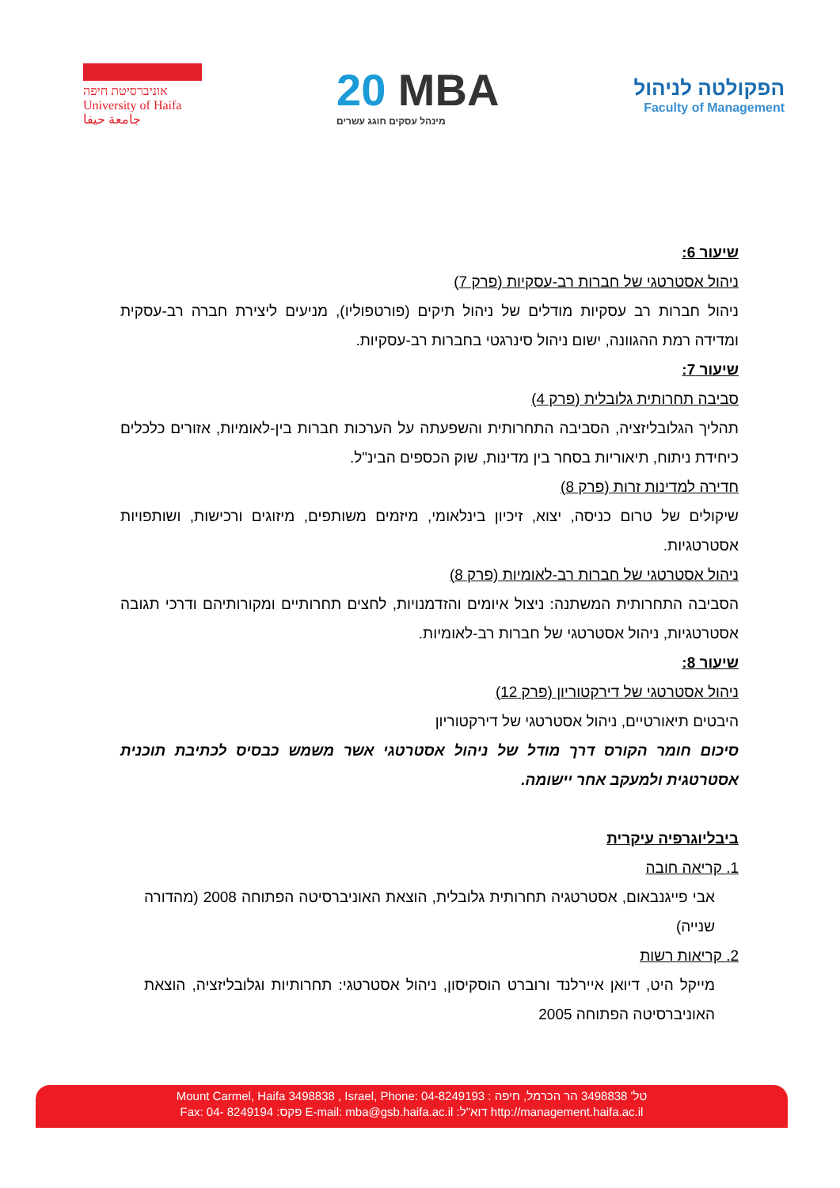אוניברסיטת חיפה
University of Haifa
جامعة حيفا
20 MBA
מינהל עסקים חוגג עשרים
הפקולטה לניהול
Faculty of Management
שיעור 6:
ניהול אסטרטגי של חברות רב-עסקיות (פרק 7)
ניהול חברות רב עסקיות מודלים של ניהול תיקים (פורטפוליו), מניעים ליצירת חברה רב-עסקית ומדידה רמת ההגוונה, ישום ניהול סינרגטי בחברות רב-עסקיות.
שיעור 7:
סביבה תחרותית גלובלית (פרק 4)
תהליך הגלובליזציה, הסביבה התחרותית והשפעתה על הערכות חברות בין-לאומיות, אזורים כלכלים כיחידת ניתוח, תיאוריות בסחר בין מדינות, שוק הכספים הבינ"ל.
חדירה למדינות זרות (פרק 8)
שיקולים של טרום כניסה, יצוא, זיכיון בינלאומי, מיזמים משותפים, מיזוגים ורכישות, ושותפויות אסטרטגיות.
ניהול אסטרטגי של חברות רב-לאומיות (פרק 8)
הסביבה התחרותית המשתנה: ניצול איומים והזדמנויות, לחצים תחרותיים ומקורותיהם ודרכי תגובה אסטרטגיות, ניהול אסטרטגי של חברות רב-לאומיות.
שיעור 8:
ניהול אסטרטגי של דירקטוריון (פרק 12)
היבטים תיאורטיים, ניהול אסטרטגי של דירקטוריון
סיכום חומר הקורס דרך מודל של ניהול אסטרטגי אשר משמש כבסיס לכתיבת תוכנית אסטרטגית ולמעקב אחר יישומה.
ביבליוגרפיה עיקרית
1. קריאה חובה
אבי פייגנבאום, אסטרטגיה תחרותית גלובלית, הוצאת האוניברסיטה הפתוחה 2008 (מהדורה שנייה)
2. קריאות רשות
מייקל היט, דיואן איירלנד ורוברט הוסקיסון, ניהול אסטרטגי: תחרותיות וגלובליזציה, הוצאת האוניברסיטה הפתוחה 2005
Mount Carmel, Haifa 3498838 , Israel, Phone: 04-8249193 : טל' 3498838 הר הכרמל, חיפה
Fax: 04- 8249194 :פקס E-mail: mba@gsb.haifa.ac.il :דוא"ל http://management.haifa.ac.il